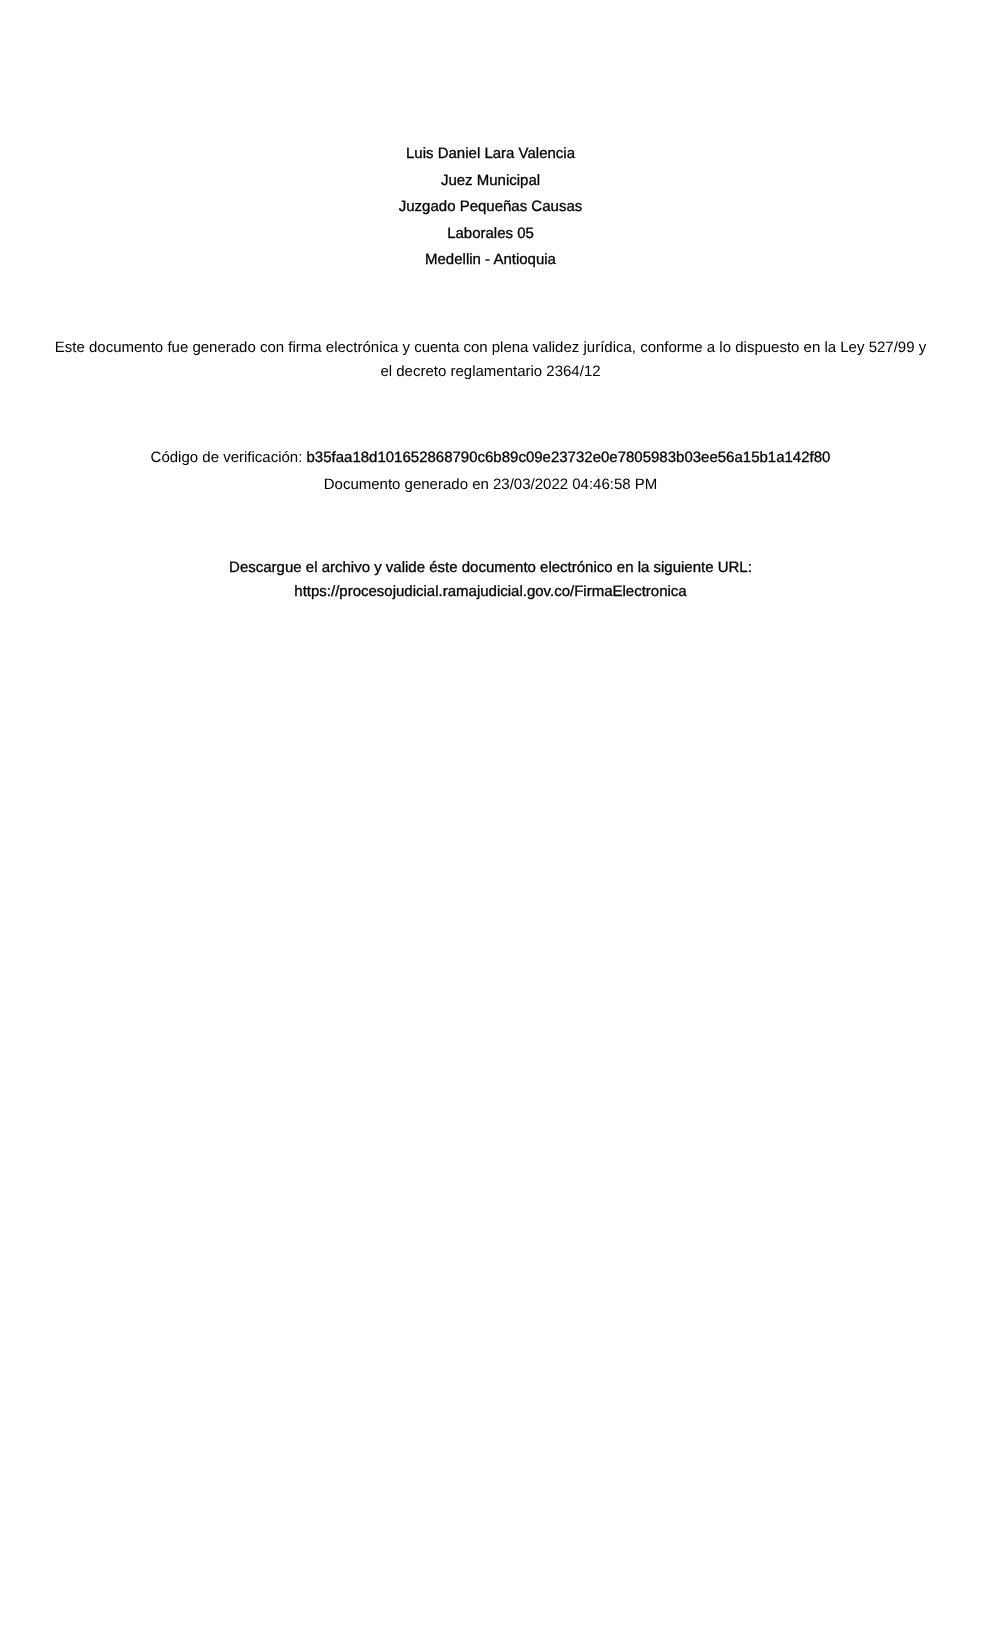Luis Daniel Lara Valencia
Juez Municipal
Juzgado Pequeñas Causas
Laborales 05
Medellin - Antioquia
Este documento fue generado con firma electrónica y cuenta con plena validez jurídica, conforme a lo dispuesto en la Ley 527/99 y el decreto reglamentario 2364/12
Código de verificación: b35faa18d101652868790c6b89c09e23732e0e7805983b03ee56a15b1a142f80
Documento generado en 23/03/2022 04:46:58 PM
Descargue el archivo y valide éste documento electrónico en la siguiente URL:
https://procesojudicial.ramajudicial.gov.co/FirmaElectronica